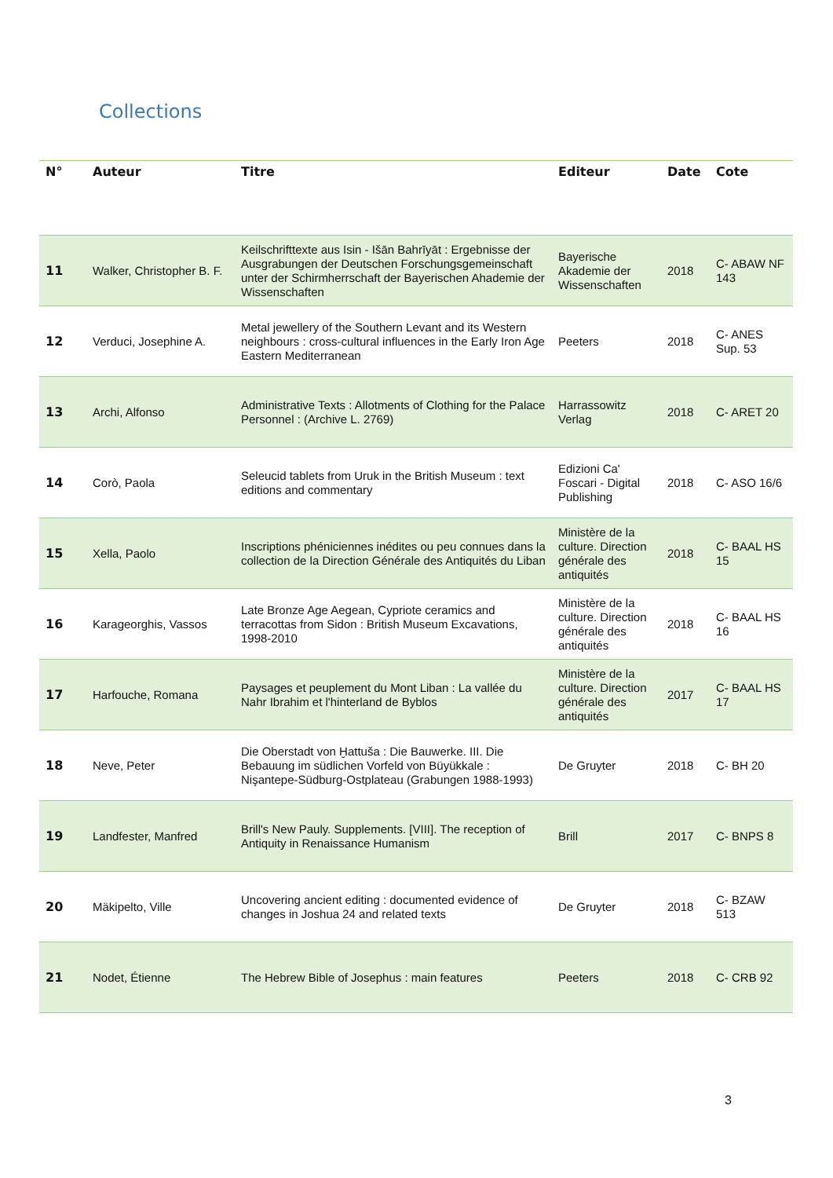Collections
| N° | Auteur | Titre | Editeur | Date | Cote |
| --- | --- | --- | --- | --- | --- |
| 11 | Walker, Christopher B. F. | Keilschrifttexte aus Isin - Išān Bahrīyāt : Ergebnisse der Ausgrabungen der Deutschen Forschungsgemeinschaft unter der Schirmherrschaft der Bayerischen Ahademie der Wissenschaften | Bayerische Akademie der Wissenschaften | 2018 | C- ABAW NF 143 |
| 12 | Verduci, Josephine A. | Metal jewellery of the Southern Levant and its Western neighbours : cross-cultural influences in the Early Iron Age Eastern Mediterranean | Peeters | 2018 | C- ANES Sup. 53 |
| 13 | Archi, Alfonso | Administrative Texts : Allotments of Clothing for the Palace Personnel : (Archive L. 2769) | Harrassowitz Verlag | 2018 | C- ARET 20 |
| 14 | Corò, Paola | Seleucid tablets from Uruk in the British Museum : text editions and commentary | Edizioni Ca' Foscari - Digital Publishing | 2018 | C- ASO 16/6 |
| 15 | Xella, Paolo | Inscriptions phéniciennes inédites ou peu connues dans la collection de la Direction Générale des Antiquités du Liban | Ministère de la culture. Direction générale des antiquités | 2018 | C- BAAL HS 15 |
| 16 | Karageorghis, Vassos | Late Bronze Age Aegean, Cypriote ceramics and terracottas from Sidon : British Museum Excavations, 1998-2010 | Ministère de la culture. Direction générale des antiquités | 2018 | C- BAAL HS 16 |
| 17 | Harfouche, Romana | Paysages et peuplement du Mont Liban : La vallée du Nahr Ibrahim et l'hinterland de Byblos | Ministère de la culture. Direction générale des antiquités | 2017 | C- BAAL HS 17 |
| 18 | Neve, Peter | Die Oberstadt von Ḫattuša : Die Bauwerke. III. Die Bebauung im südlichen Vorfeld von Büyükkale : Nişantepe-Südburg-Ostplateau (Grabungen 1988-1993) | De Gruyter | 2018 | C- BH 20 |
| 19 | Landfester, Manfred | Brill's New Pauly. Supplements. [VIII]. The reception of Antiquity in Renaissance Humanism | Brill | 2017 | C- BNPS 8 |
| 20 | Mäkipelto, Ville | Uncovering ancient editing : documented evidence of changes in Joshua 24 and related texts | De Gruyter | 2018 | C- BZAW 513 |
| 21 | Nodet, Étienne | The Hebrew Bible of Josephus : main features | Peeters | 2018 | C- CRB 92 |
3